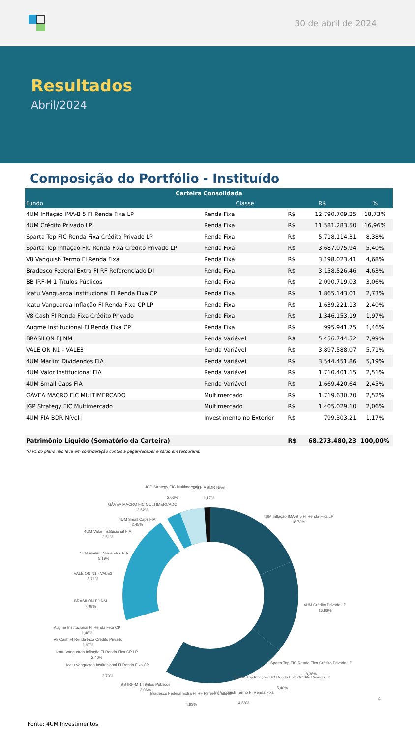30 de abril de 2024
Resultados
Abril/2024
Composição do Portfólio - Instituído
| Carteira Consolidada | | | | |
| --- | --- | --- | --- | --- |
| Fundo | Classe | R$ | | % |
| 4UM Inflação IMA-B 5 FI Renda Fixa LP | Renda Fixa | R$ | 12.790.709,25 | 18,73% |
| 4UM Crédito Privado LP | Renda Fixa | R$ | 11.581.283,50 | 16,96% |
| Sparta Top FIC Renda Fixa Crédito Privado LP | Renda Fixa | R$ | 5.718.114,31 | 8,38% |
| Sparta Top Inflação FIC Renda Fixa Crédito Privado LP | Renda Fixa | R$ | 3.687.075,94 | 5,40% |
| V8 Vanquish Termo FI Renda Fixa | Renda Fixa | R$ | 3.198.023,41 | 4,68% |
| Bradesco Federal Extra FI RF Referenciado DI | Renda Fixa | R$ | 3.158.526,46 | 4,63% |
| BB IRF-M 1 Títulos Públicos | Renda Fixa | R$ | 2.090.719,03 | 3,06% |
| Icatu Vanguarda Institucional FI Renda Fixa CP | Renda Fixa | R$ | 1.865.143,01 | 2,73% |
| Icatu Vanguarda Inflação FI Renda Fixa CP LP | Renda Fixa | R$ | 1.639.221,13 | 2,40% |
| V8 Cash FI Renda Fixa Crédito Privado | Renda Fixa | R$ | 1.346.153,19 | 1,97% |
| Augme Institucional FI Renda Fixa CP | Renda Fixa | R$ | 995.941,75 | 1,46% |
| BRASILON EJ NM | Renda Variável | R$ | 5.456.744,52 | 7,99% |
| VALE ON N1 - VALE3 | Renda Variável | R$ | 3.897.588,07 | 5,71% |
| 4UM Marlim Dividendos FIA | Renda Variável | R$ | 3.544.451,86 | 5,19% |
| 4UM Valor Institucional FIA | Renda Variável | R$ | 1.710.401,15 | 2,51% |
| 4UM Small Caps FIA | Renda Variável | R$ | 1.669.420,64 | 2,45% |
| GÁVEA MACRO FIC MULTIMERCADO | Multimercado | R$ | 1.719.630,70 | 2,52% |
| JGP Strategy FIC Multimercado | Multimercado | R$ | 1.405.029,10 | 2,06% |
| 4UM FIA BDR Nível I | Investimento no Exterior | R$ | 799.303,21 | 1,17% |
| Patrimônio Líquido (Somatório da Carteira) | | R$ | 68.273.480,23 | 100,00% |
*O PL do plano não leva em consideração contas a pagar/receber e saldo em tesouraria.
4UM Inflação IMA-B 5 FI Renda Fixa LP
18,73%
4UM Crédito Privado LP
16,96%
Sparta Top FIC Renda Fixa Crédito Privado LP
8,38%
Sparta Top Inflação FIC Renda Fixa Crédito Privado LP
5,40%
V8 Vanquish Termo FI Renda Fixa
4,68%
Bradesco Federal Extra FI RF Referenciado DI
4,63%
BB IRF-M 1 Títulos Públicos
3,06%
Icatu Vanguarda Institucional FI Renda Fixa CP
2,73%
Icatu Vanguarda Inflação FI Renda Fixa CP LP
2,40%
V8 Cash FI Renda Fixa Crédito Privado
1,97%
Augme Institucional FI Renda Fixa CP
1,46%
BRASILON EJ NM
7,99%
VALE ON N1 - VALE3
5,71%
4UM Marlim Dividendos FIA
5,19%
4UM Valor Institucional FIA
2,51%
4UM Small Caps FIA
2,45%
GÁVEA MACRO FIC MULTIMERCADO
2,52%
JGP Strategy FIC Multimercado
2,06%
4UM FIA BDR Nível I
1,17%
4
Fonte: 4UM Investimentos.